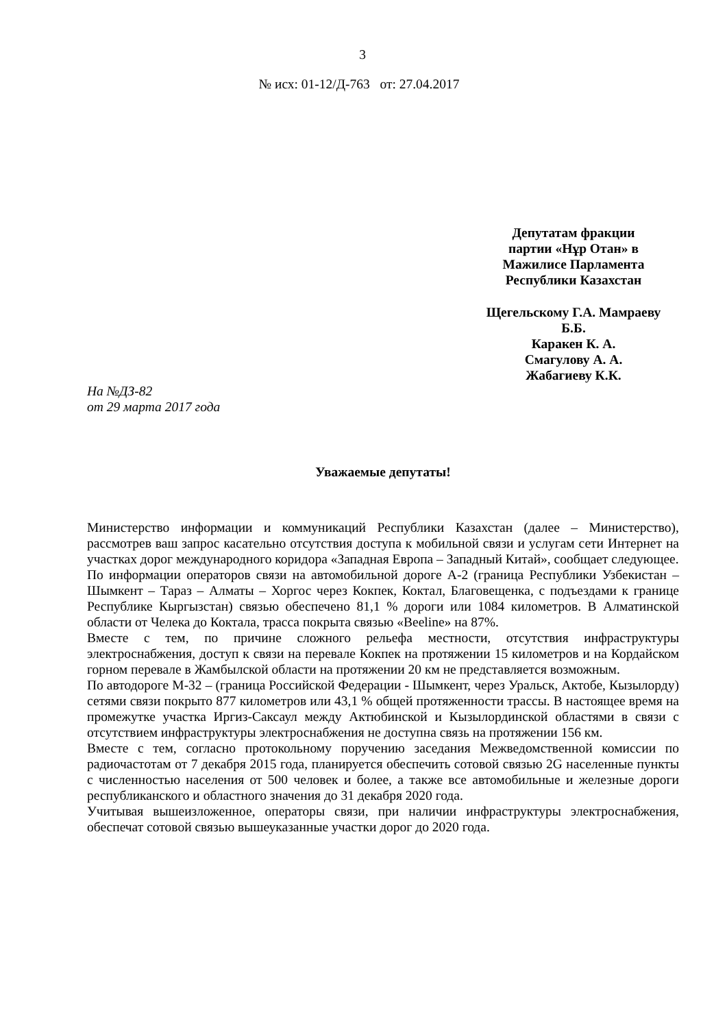3
№ исх: 01-12/Д-763 от: 27.04.2017
Депутатам фракции
партии «Нұр Отан» в
Мажилисе Парламента
Республики Казахстан
Щегельскому Г.А. Мамраеву
Б.Б.
Каракен К. А.
Смагулову А. А.
Жабагиеву К.К.
На №ДЗ-82
от 29 марта 2017 года
Уважаемые депутаты!
Министерство информации и коммуникаций Республики Казахстан (далее – Министерство), рассмотрев ваш запрос касательно отсутствия доступа к мобильной связи и услугам сети Интернет на участках дорог международного коридора «Западная Европа – Западный Китай», сообщает следующее.
По информации операторов связи на автомобильной дороге А-2 (граница Республики Узбекистан – Шымкент – Тараз – Алматы – Хоргос через Кокпек, Коктал, Благовещенка, с подъездами к границе Республике Кыргызстан) связью обеспечено 81,1 % дороги или 1084 километров. В Алматинской области от Челека до Коктала, трасса покрыта связью «Beeline» на 87%.
Вместе с тем, по причине сложного рельефа местности, отсутствия инфраструктуры электроснабжения, доступ к связи на перевале Кокпек на протяжении 15 километров и на Кордайском горном перевале в Жамбылской области на протяжении 20 км не представляется возможным.
По автодороге М-32 – (граница Российской Федерации - Шымкент, через Уральск, Актобе, Кызылорду) сетями связи покрыто 877 километров или 43,1 % общей протяженности трассы. В настоящее время на промежутке участка Иргиз-Саксаул между Актюбинской и Кызылординской областями в связи с отсутствием инфраструктуры электроснабжения не доступна связь на протяжении 156 км.
Вместе с тем, согласно протокольному поручению заседания Межведомственной комиссии по радиочастотам от 7 декабря 2015 года, планируется обеспечить сотовой связью 2G населенные пункты с численностью населения от 500 человек и более, а также все автомобильные и железные дороги республиканского и областного значения до 31 декабря 2020 года.
Учитывая вышеизложенное, операторы связи, при наличии инфраструктуры электроснабжения, обеспечат сотовой связью вышеуказанные участки дорог до 2020 года.